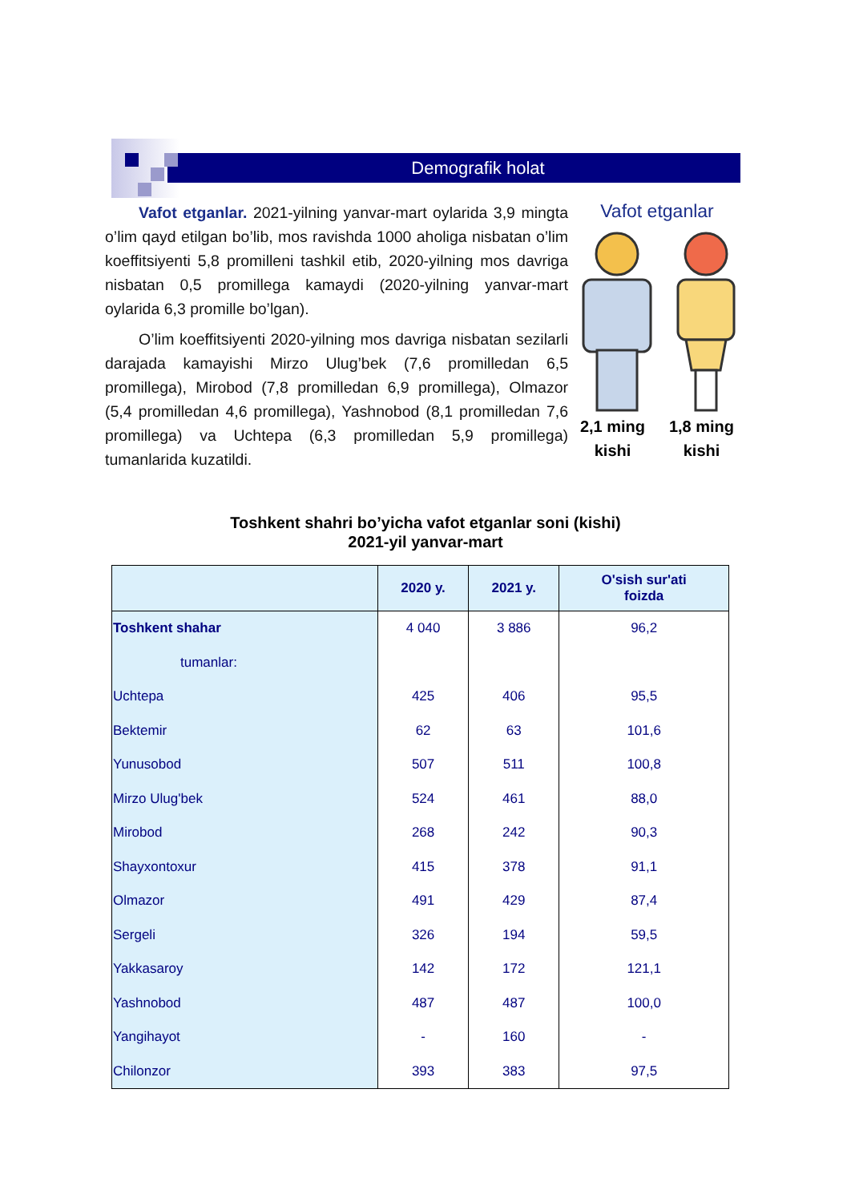Demografik holat
Vafot etganlar. 2021-yilning yanvar-mart oylarida 3,9 mingta o’lim qayd etilgan bo’lib, mos ravishda 1000 aholiga nisbatan o’lim koeffitsiyenti 5,8 promilleni tashkil etib, 2020-yilning mos davriga nisbatan 0,5 promillega kamaydi (2020-yilning yanvar-mart oylarida 6,3 promille bo’lgan).
O’lim koeffitsiyenti 2020-yilning mos davriga nisbatan sezilarli darajada kamayishi Mirzo Ulug’bek (7,6 promilledan 6,5 promillega), Mirobod (7,8 promilledan 6,9 promillega), Olmazor (5,4 promilledan 4,6 promillega), Yashnobod (8,1 promilledan 7,6 promillega) va Uchtepa (6,3 promilledan 5,9 promillega) tumanlarida kuzatildi.
Vafot etganlar
2,1 ming
kishi
1,8 ming
kishi
Toshkent shahri bo’yicha vafot etganlar soni (kishi)
2021-yil yanvar-mart
| | 2020 y. | 2021 y. | O'sish sur'ati foizda |
| --- | --- | --- | --- |
| Toshkent shahar | 4 040 | 3 886 | 96,2 |
| tumanlar: | | | |
| Uchtepa | 425 | 406 | 95,5 |
| Bektemir | 62 | 63 | 101,6 |
| Yunusobod | 507 | 511 | 100,8 |
| Mirzo Ulug'bek | 524 | 461 | 88,0 |
| Mirobod | 268 | 242 | 90,3 |
| Shayxontoxur | 415 | 378 | 91,1 |
| Olmazor | 491 | 429 | 87,4 |
| Sergeli | 326 | 194 | 59,5 |
| Yakkasaroy | 142 | 172 | 121,1 |
| Yashnobod | 487 | 487 | 100,0 |
| Yangihayot | - | 160 | - |
| Chilonzor | 393 | 383 | 97,5 |